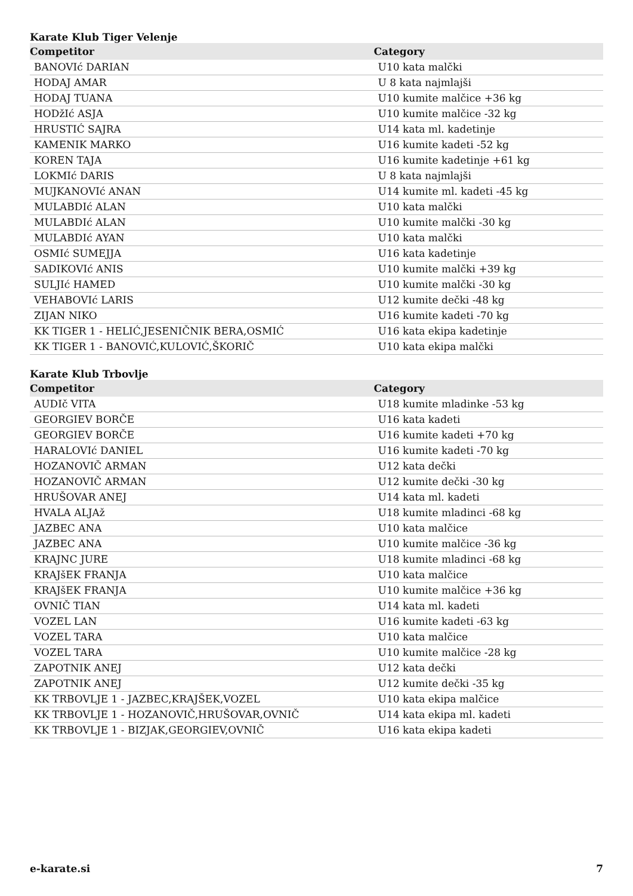Karate Klub Tiger Velenje
| Competitor | Category |
| --- | --- |
| BANOVIć DARIAN | U10 kata malčki |
| HODAJ AMAR | U 8 kata najmlajši |
| HODAJ TUANA | U10 kumite malčice +36 kg |
| HODžIć ASJA | U10 kumite malčice -32 kg |
| HRUSTIĆ SAJRA | U14 kata ml. kadetinje |
| KAMENIK MARKO | U16 kumite kadeti -52 kg |
| KOREN TAJA | U16 kumite kadetinje +61 kg |
| LOKMIć DARIS | U 8 kata najmlajši |
| MUJKANOVIć ANAN | U14 kumite ml. kadeti -45 kg |
| MULABDIć ALAN | U10 kata malčki |
| MULABDIć ALAN | U10 kumite malčki -30 kg |
| MULABDIć AYAN | U10 kata malčki |
| OSMIć SUMEJJA | U16 kata kadetinje |
| SADIKOVIć ANIS | U10 kumite malčki +39 kg |
| SULJIć HAMED | U10 kumite malčki -30 kg |
| VEHABOVIć LARIS | U12 kumite dečki -48 kg |
| ZIJAN NIKO | U16 kumite kadeti -70 kg |
| KK TIGER 1 - HELIĆ,JESENIČNIK BERA,OSMIĆ | U16 kata ekipa kadetinje |
| KK TIGER 1 - BANOVIĆ,KULOVIĆ,ŠKORIČ | U10 kata ekipa malčki |
Karate Klub Trbovlje
| Competitor | Category |
| --- | --- |
| AUDIč VITA | U18 kumite mladinke -53 kg |
| GEORGIEV BORČE | U16 kata kadeti |
| GEORGIEV BORČE | U16 kumite kadeti +70 kg |
| HARALOVIć DANIEL | U16 kumite kadeti -70 kg |
| HOZANOVIČ ARMAN | U12 kata dečki |
| HOZANOVIČ ARMAN | U12 kumite dečki -30 kg |
| HRUŠOVAR ANEJ | U14 kata ml. kadeti |
| HVALA ALJAž | U18 kumite mladinci -68 kg |
| JAZBEC ANA | U10 kata malčice |
| JAZBEC ANA | U10 kumite malčice -36 kg |
| KRAJNC JURE | U18 kumite mladinci -68 kg |
| KRAJšEK FRANJA | U10 kata malčice |
| KRAJšEK FRANJA | U10 kumite malčice +36 kg |
| OVNIČ TIAN | U14 kata ml. kadeti |
| VOZEL LAN | U16 kumite kadeti -63 kg |
| VOZEL TARA | U10 kata malčice |
| VOZEL TARA | U10 kumite malčice -28 kg |
| ZAPOTNIK ANEJ | U12 kata dečki |
| ZAPOTNIK ANEJ | U12 kumite dečki -35 kg |
| KK TRBOVLJE 1 - JAZBEC,KRAJŠEK,VOZEL | U10 kata ekipa malčice |
| KK TRBOVLJE 1 - HOZANOVIČ,HRUŠOVAR,OVNIČ | U14 kata ekipa ml. kadeti |
| KK TRBOVLJE 1 - BIZJAK,GEORGIEV,OVNIČ | U16 kata ekipa kadeti |
e-karate.si 7